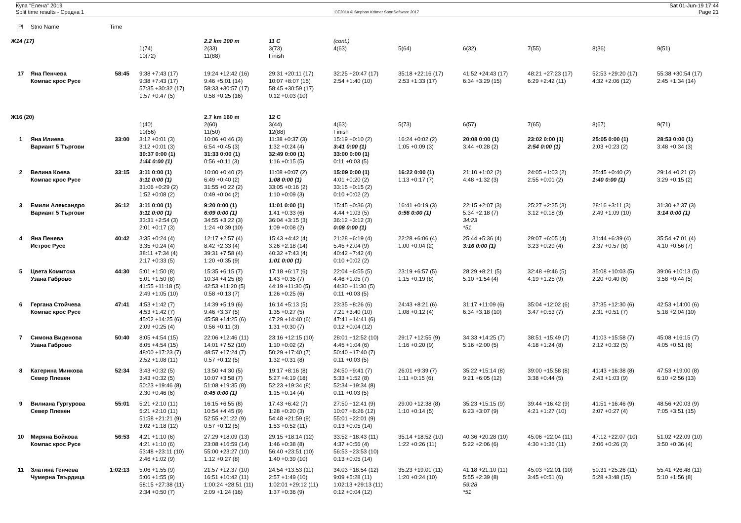Купа "Елена" 2019
Split time results - Средна 1
OE2010 © Stephan Krämer SportSoftware 2017
Sat 01-Jun-19 17:44
Page 21
| Pl | Stno Name | Time | | | | | | | | | |
| --- | --- | --- | --- | --- | --- | --- | --- | --- | --- | --- | --- |
| Ж14 (17) | | | | 2.2 km 100 m | 11 C | (cont.) | | | | | |
| | | | 1(74) | 2(33) | 3(73) | 4(63) | 5(64) | 6(32) | 7(55) | 8(36) | 9(51) |
| | | | 10(72) | 11(88) | Finish | | | | | | |
| 17 | Яна Пенчева | 58:45 | 9:38 +7:43 (17) | 19:24 +12:42 (16) | 29:31 +20:11 (17) | 32:25 +20:47 (17) | 35:18 +22:16 (17) | 41:52 +24:43 (17) | 48:21 +27:23 (17) | 52:53 +29:20 (17) | 55:38 +30:54 (17) |
| | Компас крос Русе | | 9:38 +7:43 (17) | 9:46 +5:01 (14) | 10:07 +8:07 (15) | 2:54 +1:40 (10) | 2:53 +1:33 (17) | 6:34 +3:29 (15) | 6:29 +2:42 (11) | 4:32 +2:06 (12) | 2:45 +1:34 (14) |
| | | | 57:35 +30:32 (17) | 58:33 +30:57 (17) | 58:45 +30:59 (17) | | | | | | |
| | | | 1:57 +0:47 (5) | 0:58 +0:25 (16) | 0:12 +0:03 (10) | | | | | | |
| Ж16 (20) | | | | 2.7 km 160 m | 12 C | | | | | | |
| | | | 1(40) | 2(60) | 3(44) | 4(63) | 5(73) | 6(57) | 7(65) | 8(67) | 9(71) |
| | | | 10(56) | 11(50) | 12(88) | Finish | | | | | |
| 1 | Яна Илиева | 33:00 | 3:12 +0:01 (3) | 10:06 +0:46 (3) | 11:38 +0:37 (3) | 15:19 +0:10 (2) | 16:24 +0:02 (2) | 20:08 0:00 (1) | 23:02 0:00 (1) | 25:05 0:00 (1) | 28:53 0:00 (1) |
| | Вариант 5 Търгови | | 3:12 +0:01 (3) | 6:54 +0:45 (3) | 1:32 +0:24 (4) | 3:41 0:00 (1) | 1:05 +0:09 (3) | 3:44 +0:28 (2) | 2:54 0:00 (1) | 2:03 +0:23 (2) | 3:48 +0:34 (3) |
| | | | 30:37 0:00 (1) | 31:33 0:00 (1) | 32:49 0:00 (1) | 33:00 0:00 (1) | | | | | |
| | | | 1:44 0:00 (1) | 0:56 +0:11 (3) | 1:16 +0:15 (5) | 0:11 +0:03 (5) | | | | | |
| 2 | Велина Коева | 33:15 | 3:11 0:00 (1) | 10:00 +0:40 (2) | 11:08 +0:07 (2) | 15:09 0:00 (1) | 16:22 0:00 (1) | 21:10 +1:02 (2) | 24:05 +1:03 (2) | 25:45 +0:40 (2) | 29:14 +0:21 (2) |
| | Компас крос Русе | | 3:11 0:00 (1) | 6:49 +0:40 (2) | 1:08 0:00 (1) | 4:01 +0:20 (2) | 1:13 +0:17 (7) | 4:48 +1:32 (3) | 2:55 +0:01 (2) | 1:40 0:00 (1) | 3:29 +0:15 (2) |
| | | | 31:06 +0:29 (2) | 31:55 +0:22 (2) | 33:05 +0:16 (2) | 33:15 +0:15 (2) | | | | | |
| | | | 1:52 +0:08 (2) | 0:49 +0:04 (2) | 1:10 +0:09 (3) | 0:10 +0:02 (2) | | | | | |
| 3 | Емили Александро | 36:12 | 3:11 0:00 (1) | 9:20 0:00 (1) | 11:01 0:00 (1) | 15:45 +0:36 (3) | 16:41 +0:19 (3) | 22:15 +2:07 (3) | 25:27 +2:25 (3) | 28:16 +3:11 (3) | 31:30 +2:37 (3) |
| | Вариант 5 Търгови | | 3:11 0:00 (1) | 6:09 0:00 (1) | 1:41 +0:33 (6) | 4:44 +1:03 (5) | 0:56 0:00 (1) | 5:34 +2:18 (7) | 3:12 +0:18 (3) | 2:49 +1:09 (10) | 3:14 0:00 (1) |
| | | | 33:31 +2:54 (3) | 34:55 +3:22 (3) | 36:04 +3:15 (3) | 36:12 +3:12 (3) | | 34:23 | | | |
| | | | 2:01 +0:17 (3) | 1:24 +0:39 (10) | 1:09 +0:08 (2) | 0:08 0:00 (1) | | *51 | | | |
| 4 | Яна Пенева | 40:42 | 3:35 +0:24 (4) | 12:17 +2:57 (4) | 15:43 +4:42 (4) | 21:28 +6:19 (4) | 22:28 +6:06 (4) | 25:44 +5:36 (4) | 29:07 +6:05 (4) | 31:44 +6:39 (4) | 35:54 +7:01 (4) |
| | Истрос Русе | | 3:35 +0:24 (4) | 8:42 +2:33 (4) | 3:26 +2:18 (14) | 5:45 +2:04 (9) | 1:00 +0:04 (2) | 3:16 0:00 (1) | 3:23 +0:29 (4) | 2:37 +0:57 (8) | 4:10 +0:56 (7) |
| | | | 38:11 +7:34 (4) | 39:31 +7:58 (4) | 40:32 +7:43 (4) | 40:42 +7:42 (4) | | | | | |
| | | | 2:17 +0:33 (5) | 1:20 +0:35 (9) | 1:01 0:00 (1) | 0:10 +0:02 (2) | | | | | |
| 5 | Цвета Комитска | 44:30 | 5:01 +1:50 (8) | 15:35 +6:15 (7) | 17:18 +6:17 (6) | 22:04 +6:55 (5) | 23:19 +6:57 (5) | 28:29 +8:21 (5) | 32:48 +9:46 (5) | 35:08 +10:03 (5) | 39:06 +10:13 (5) |
| | Узана Габрово | | 5:01 +1:50 (8) | 10:34 +4:25 (8) | 1:43 +0:35 (7) | 4:46 +1:05 (7) | 1:15 +0:19 (8) | 5:10 +1:54 (4) | 4:19 +1:25 (9) | 2:20 +0:40 (6) | 3:58 +0:44 (5) |
| | | | 41:55 +11:18 (5) | 42:53 +11:20 (5) | 44:19 +11:30 (5) | 44:30 +11:30 (5) | | | | | |
| | | | 2:49 +1:05 (10) | 0:58 +0:13 (7) | 1:26 +0:25 (6) | 0:11 +0:03 (5) | | | | | |
| 6 | Гергана Стойчева | 47:41 | 4:53 +1:42 (7) | 14:39 +5:19 (6) | 16:14 +5:13 (5) | 23:35 +8:26 (6) | 24:43 +8:21 (6) | 31:17 +11:09 (6) | 35:04 +12:02 (6) | 37:35 +12:30 (6) | 42:53 +14:00 (6) |
| | Компас крос Русе | | 4:53 +1:42 (7) | 9:46 +3:37 (5) | 1:35 +0:27 (5) | 7:21 +3:40 (10) | 1:08 +0:12 (4) | 6:34 +3:18 (10) | 3:47 +0:53 (7) | 2:31 +0:51 (7) | 5:18 +2:04 (10) |
| | | | 45:02 +14:25 (6) | 45:58 +14:25 (6) | 47:29 +14:40 (6) | 47:41 +14:41 (6) | | | | | |
| | | | 2:09 +0:25 (4) | 0:56 +0:11 (3) | 1:31 +0:30 (7) | 0:12 +0:04 (12) | | | | | |
| 7 | Симона Виденова | 50:40 | 8:05 +4:54 (15) | 22:06 +12:46 (11) | 23:16 +12:15 (10) | 28:01 +12:52 (10) | 29:17 +12:55 (9) | 34:33 +14:25 (7) | 38:51 +15:49 (7) | 41:03 +15:58 (7) | 45:08 +16:15 (7) |
| | Узана Габрово | | 8:05 +4:54 (15) | 14:01 +7:52 (10) | 1:10 +0:02 (2) | 4:45 +1:04 (6) | 1:16 +0:20 (9) | 5:16 +2:00 (5) | 4:18 +1:24 (8) | 2:12 +0:32 (5) | 4:05 +0:51 (6) |
| | | | 48:00 +17:23 (7) | 48:57 +17:24 (7) | 50:29 +17:40 (7) | 50:40 +17:40 (7) | | | | | |
| | | | 2:52 +1:08 (11) | 0:57 +0:12 (5) | 1:32 +0:31 (8) | 0:11 +0:03 (5) | | | | | |
| 8 | Катерина Минкова | 52:34 | 3:43 +0:32 (5) | 13:50 +4:30 (5) | 19:17 +8:16 (8) | 24:50 +9:41 (7) | 26:01 +9:39 (7) | 35:22 +15:14 (8) | 39:00 +15:58 (8) | 41:43 +16:38 (8) | 47:53 +19:00 (8) |
| | Север Плевен | | 3:43 +0:32 (5) | 10:07 +3:58 (7) | 5:27 +4:19 (18) | 5:33 +1:52 (8) | 1:11 +0:15 (6) | 9:21 +6:05 (12) | 3:38 +0:44 (5) | 2:43 +1:03 (9) | 6:10 +2:56 (13) |
| | | | 50:23 +19:46 (8) | 51:08 +19:35 (8) | 52:23 +19:34 (8) | 52:34 +19:34 (8) | | | | | |
| | | | 2:30 +0:46 (6) | 0:45 0:00 (1) | 1:15 +0:14 (4) | 0:11 +0:03 (5) | | | | | |
| 9 | Вилиана Гургурова | 55:01 | 5:21 +2:10 (11) | 16:15 +6:55 (8) | 17:43 +6:42 (7) | 27:50 +12:41 (9) | 29:00 +12:38 (8) | 35:23 +15:15 (9) | 39:44 +16:42 (9) | 41:51 +16:46 (9) | 48:56 +20:03 (9) |
| | Север Плевен | | 5:21 +2:10 (11) | 10:54 +4:45 (9) | 1:28 +0:20 (3) | 10:07 +6:26 (12) | 1:10 +0:14 (5) | 6:23 +3:07 (9) | 4:21 +1:27 (10) | 2:07 +0:27 (4) | 7:05 +3:51 (15) |
| | | | 51:58 +21:21 (9) | 52:55 +21:22 (9) | 54:48 +21:59 (9) | 55:01 +22:01 (9) | | | | | |
| | | | 3:02 +1:18 (12) | 0:57 +0:12 (5) | 1:53 +0:52 (11) | 0:13 +0:05 (14) | | | | | |
| 10 | Миряна Бойкова | 56:53 | 4:21 +1:10 (6) | 27:29 +18:09 (13) | 29:15 +18:14 (12) | 33:52 +18:43 (11) | 35:14 +18:52 (10) | 40:36 +20:28 (10) | 45:06 +22:04 (11) | 47:12 +22:07 (10) | 51:02 +22:09 (10) |
| | Компас крос Русе | | 4:21 +1:10 (6) | 23:08 +16:59 (14) | 1:46 +0:38 (8) | 4:37 +0:56 (4) | 1:22 +0:26 (11) | 5:22 +2:06 (6) | 4:30 +1:36 (11) | 2:06 +0:26 (3) | 3:50 +0:36 (4) |
| | | | 53:48 +23:11 (10) | 55:00 +23:27 (10) | 56:40 +23:51 (10) | 56:53 +23:53 (10) | | | | | |
| | | | 2:46 +1:02 (9) | 1:12 +0:27 (8) | 1:40 +0:39 (10) | 0:13 +0:05 (14) | | | | | |
| 11 | Златина Генчева | 1:02:13 | 5:06 +1:55 (9) | 21:57 +12:37 (10) | 24:54 +13:53 (11) | 34:03 +18:54 (12) | 35:23 +19:01 (11) | 41:18 +21:10 (11) | 45:03 +22:01 (10) | 50:31 +25:26 (11) | 55:41 +26:48 (11) |
| | Чумерна Твърдица | | 5:06 +1:55 (9) | 16:51 +10:42 (11) | 2:57 +1:49 (10) | 9:09 +5:28 (11) | 1:20 +0:24 (10) | 5:55 +2:39 (8) | 3:45 +0:51 (6) | 5:28 +3:48 (15) | 5:10 +1:56 (8) |
| | | | 58:15 +27:38 (11) | 1:00:24 +28:51 (11) | 1:02:01 +29:12 (11) | 1:02:13 +29:13 (11) | | 59:28 | | | |
| | | | 2:34 +0:50 (7) | 2:09 +1:24 (16) | 1:37 +0:36 (9) | 0:12 +0:04 (12) | | *51 | | | |